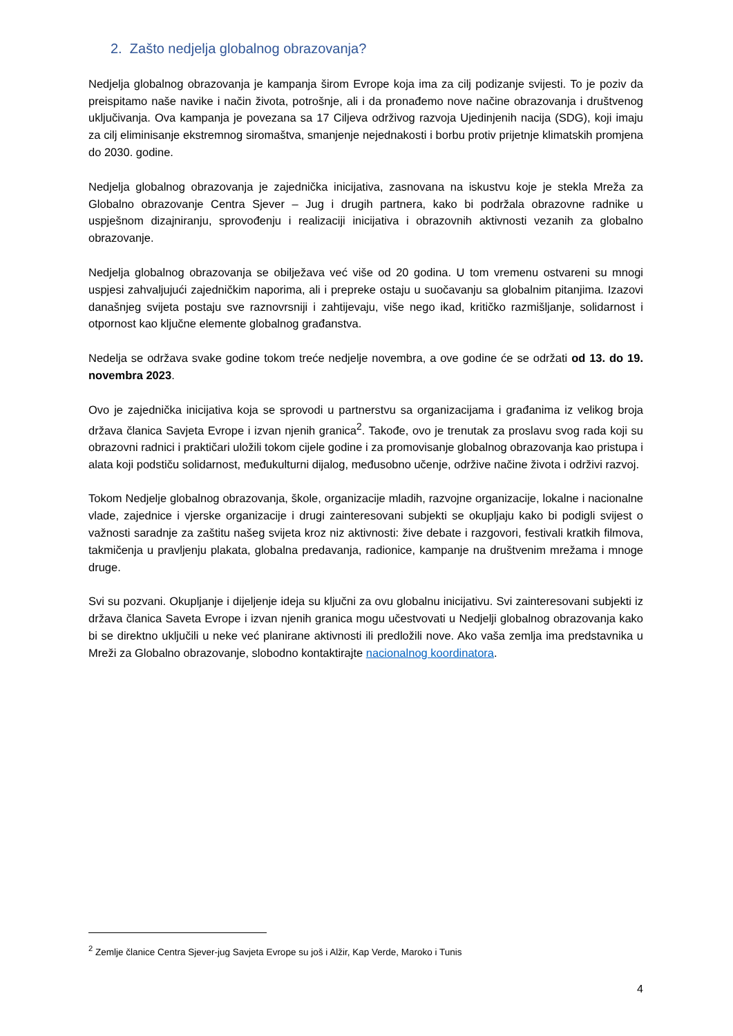2. Zašto nedjelja globalnog obrazovanja?
Nedjelja globalnog obrazovanja je kampanja širom Evrope koja ima za cilj podizanje svijesti. To je poziv da preispitamo naše navike i način života, potrošnje, ali i da pronađemo nove načine obrazovanja i društvenog uključivanja. Ova kampanja je povezana sa 17 Ciljeva održivog razvoja Ujedinjenih nacija (SDG), koji imaju za cilj eliminisanje ekstremnog siromaštva, smanjenje nejednakosti i borbu protiv prijetnje klimatskih promjena do 2030. godine.
Nedjelja globalnog obrazovanja je zajednička inicijativa, zasnovana na iskustvu koje je stekla Mreža za Globalno obrazovanje Centra Sjever – Jug i drugih partnera, kako bi podržala obrazovne radnike u uspješnom dizajniranju, sprovođenju i realizaciji inicijativa i obrazovnih aktivnosti vezanih za globalno obrazovanje.
Nedjelja globalnog obrazovanja se obilježava već više od 20 godina. U tom vremenu ostvareni su mnogi uspjesi zahvaljujući zajedničkim naporima, ali i prepreke ostaju u suočavanju sa globalnim pitanjima. Izazovi današnjeg svijeta postaju sve raznovrsniji i zahtijevaju, više nego ikad, kritičko razmišljanje, solidarnost i otpornost kao ključne elemente globalnog građanstva.
Nedelja se održava svake godine tokom treće nedjelje novembra, a ove godine će se održati od 13. do 19. novembra 2023.
Ovo je zajednička inicijativa koja se sprovodi u partnerstvu sa organizacijama i građanima iz velikog broja država članica Savjeta Evrope i izvan njenih granica<sup>2</sup>. Takođe, ovo je trenutak za proslavu svog rada koji su obrazovni radnici i praktičari uložili tokom cijele godine i za promovisanje globalnog obrazovanja kao pristupa i alata koji podstiču solidarnost, međukulturni dijalog, međusobno učenje, održive načine života i održivi razvoj.
Tokom Nedjelje globalnog obrazovanja, škole, organizacije mladih, razvojne organizacije, lokalne i nacionalne vlade, zajednice i vjerske organizacije i drugi zainteresovani subjekti se okupljaju kako bi podigli svijest o važnosti saradnje za zaštitu našeg svijeta kroz niz aktivnosti: žive debate i razgovori, festivali kratkih filmova, takmičenja u pravljenju plakata, globalna predavanja, radionice, kampanje na društvenim mrežama i mnoge druge.
Svi su pozvani. Okupljanje i dijeljenje ideja su ključni za ovu globalnu inicijativu. Svi zainteresovani subjekti iz država članica Saveta Evrope i izvan njenih granica mogu učestvovati u Nedjelji globalnog obrazovanja kako bi se direktno uključili u neke već planirane aktivnosti ili predložili nove. Ako vaša zemlja ima predstavnika u Mreži za Globalno obrazovanje, slobodno kontaktirajte nacionalnog koordinatora.
<sup>2</sup> Zemlje članice Centra Sjever-jug Savjeta Evrope su još i Alžir, Kap Verde, Maroko i Tunis
4